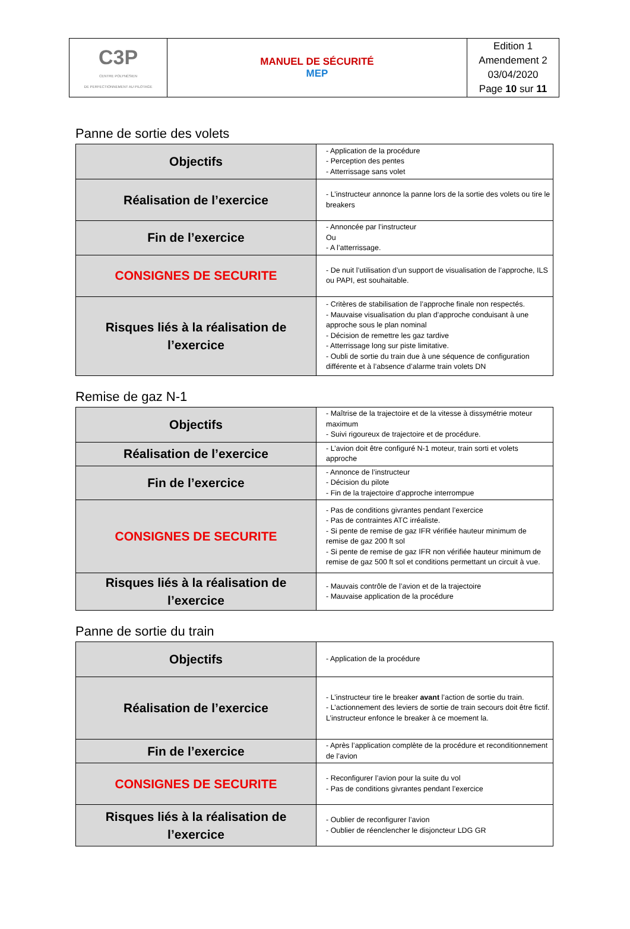| C3P CENTRE POLYNÉSIEN DE PERFECTIONNEMENT AU PILOTAGE | MANUEL DE SÉCURITÉ MEP | Edition 1 Amendement 2 03/04/2020 Page 10 sur 11 |
Panne de sortie des volets
| Objectifs | - Application de la procédure - Perception des pentes - Atterrissage sans volet |
| Réalisation de l’exercice | - L’instructeur annonce la panne lors de la sortie des volets ou tire le breakers |
| Fin de l’exercice | - Annoncée par l’instructeur Ou - A l’atterrissage. |
| CONSIGNES DE SECURITE | - De nuit l’utilisation d’un support de visualisation de l’approche, ILS ou PAPI, est souhaitable. |
| Risques liés à la réalisation de l’exercice | - Critères de stabilisation de l’approche finale non respectés. - Mauvaise visualisation du plan d’approche conduisant à une approche sous le plan nominal - Décision de remettre les gaz tardive - Atterrissage long sur piste limitative. - Oubli de sortie du train due à une séquence de configuration différente et à l’absence d’alarme train volets DN |
Remise de gaz N-1
| Objectifs | - Maîtrise de la trajectoire et de la vitesse à dissymétrie moteur maximum - Suivi rigoureux de trajectoire et de procédure. |
| Réalisation de l’exercice | - L’avion doit être configuré N-1 moteur, train sorti et volets approche |
| Fin de l’exercice | - Annonce de l’instructeur - Décision du pilote - Fin de la trajectoire d’approche interrompue |
| CONSIGNES DE SECURITE | - Pas de conditions givrantes pendant l’exercice - Pas de contraintes ATC irréaliste. - Si pente de remise de gaz IFR vérifiée hauteur minimum de remise de gaz 200 ft sol - Si pente de remise de gaz IFR non vérifiée hauteur minimum de remise de gaz 500 ft sol et conditions permettant un circuit à vue. |
| Risques liés à la réalisation de l’exercice | - Mauvais contrôle de l’avion et de la trajectoire - Mauvaise application de la procédure |
Panne de sortie du train
| Objectifs | - Application de la procédure |
| Réalisation de l’exercice | - L’instructeur tire le breaker avant l’action de sortie du train. - L’actionnement des leviers de sortie de train secours doit être fictif. L’instructeur enfonce le breaker à ce moement la. |
| Fin de l’exercice | - Après l’application complète de la procédure et reconditionnement de l’avion |
| CONSIGNES DE SECURITE | - Reconfigurer l’avion pour la suite du vol - Pas de conditions givrantes pendant l’exercice |
| Risques liés à la réalisation de l’exercice | - Oublier de reconfigurer l’avion - Oublier de réenclencher le disjoncteur LDG GR |